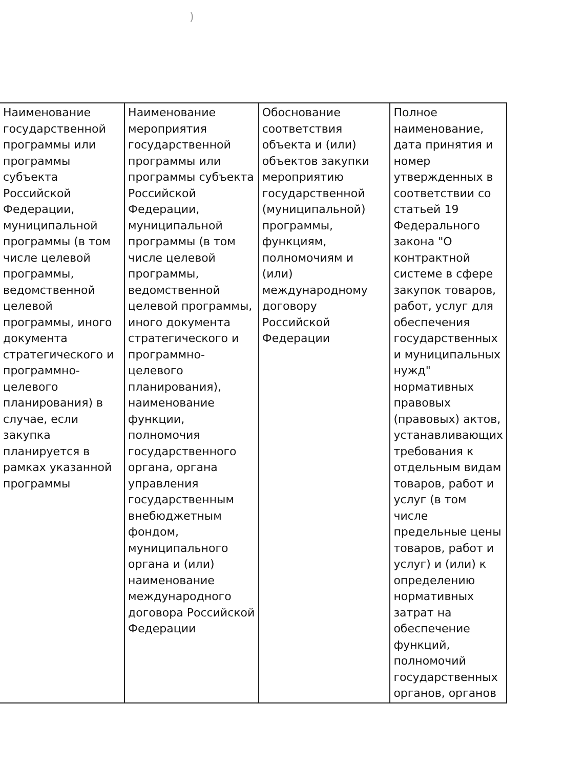)
| Наименование государственной программы или программы субъекта Российской Федерации, муниципальной программы (в том числе целевой программы, ведомственной целевой программы, иного документа стратегического и программно-целевого планирования) в случае, если закупка планируется в рамках указанной программы | Наименование мероприятия государственной программы или программы субъекта Российской Федерации, муниципальной программы (в том числе целевой программы, ведомственной целевой программы, иного документа стратегического и программно-целевого планирования), наименование функции, полномочия государственного органа, органа управления государственным внебюджетным фондом, муниципального органа и (или) наименование международного договора Российской Федерации | Обоснование соответствия объекта и (или) объектов закупки мероприятию государственной (муниципальной) программы, функциям, полномочиям и (или) международному договору Российской Федерации | Полное наименование, дата принятия и номер утвержденных в соответствии со статьей 19 Федерального закона "О контрактной системе в сфере закупок товаров, работ, услуг для обеспечения государственных и муниципальных нужд" нормативных правовых (правовых) актов, устанавливающих требования к отдельным видам товаров, работ и услуг (в том числе предельные цены товаров, работ и услуг) и (или) к определению нормативных затрат на обеспечение функций, полномочий государственных органов, органов |